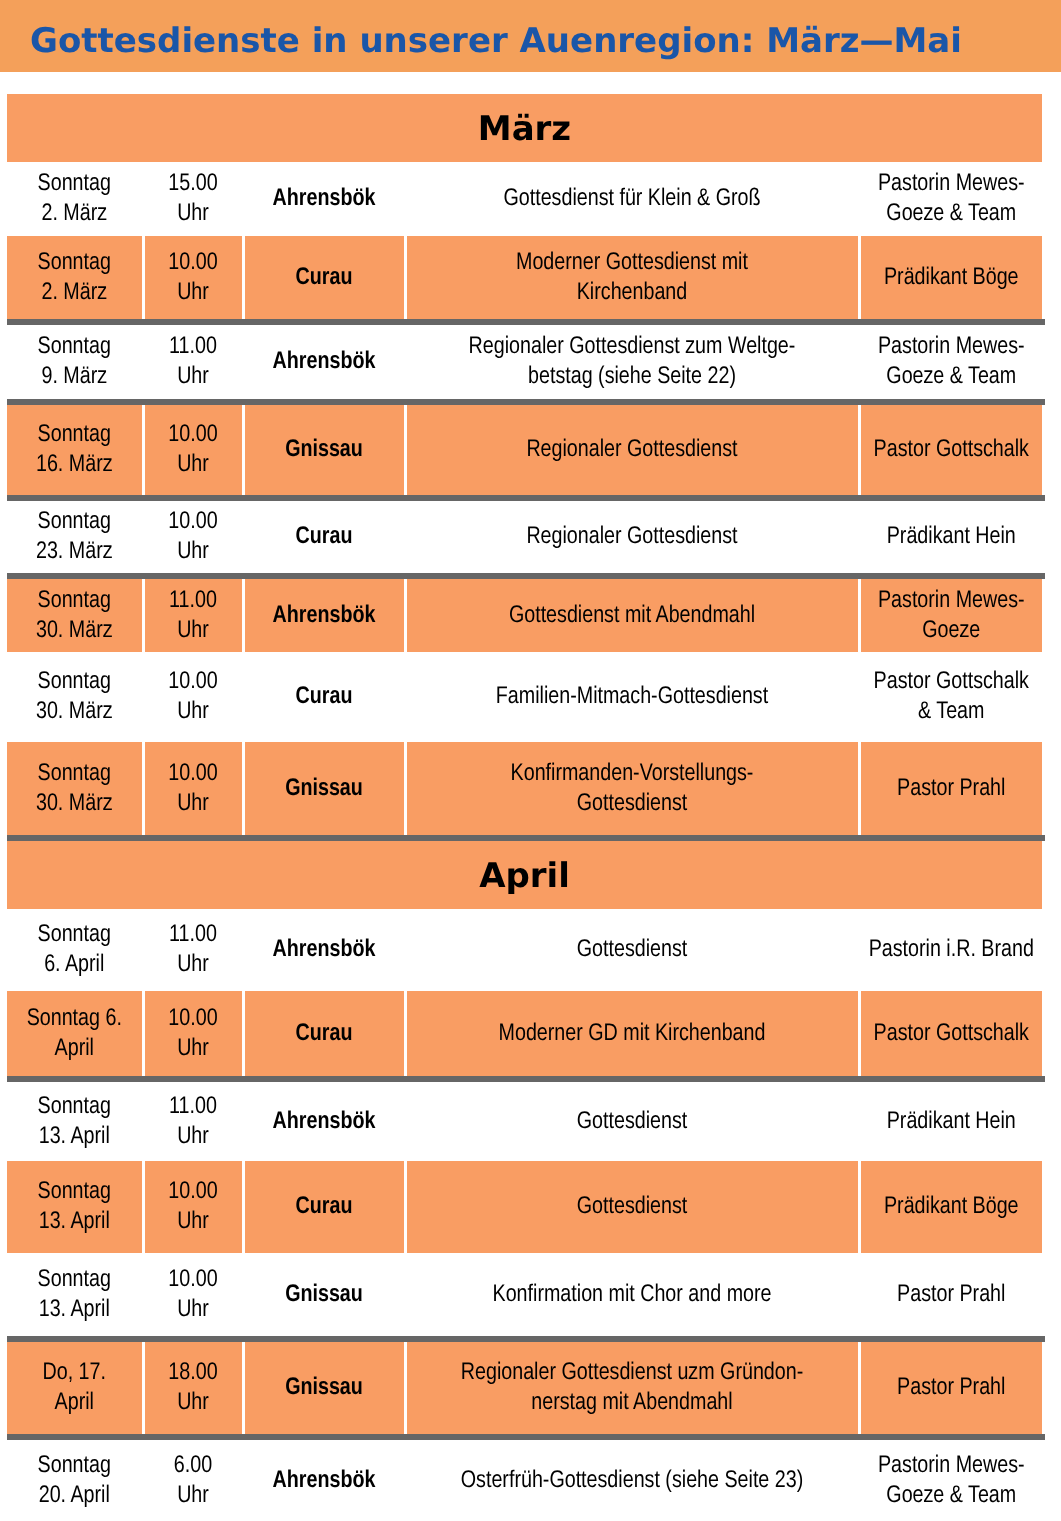Gottesdienste in unserer Auenregion: März—Mai
| März | | | | |
| Sonntag 2. März | 15.00 Uhr | Ahrensbök | Gottesdienst für Klein & Groß | Pastorin Mewes- Goeze & Team |
| Sonntag 2. März | 10.00 Uhr | Curau | Moderner Gottesdienst mit Kirchenband | Prädikant Böge |
| Sonntag 9. März | 11.00 Uhr | Ahrensbök | Regionaler Gottesdienst zum Weltge- betstag (siehe Seite 22) | Pastorin Mewes- Goeze & Team |
| Sonntag 16. März | 10.00 Uhr | Gnissau | Regionaler Gottesdienst | Pastor Gottschalk |
| Sonntag 23. März | 10.00 Uhr | Curau | Regionaler Gottesdienst | Prädikant Hein |
| Sonntag 30. März | 11.00 Uhr | Ahrensbök | Gottesdienst mit Abendmahl | Pastorin Mewes- Goeze |
| Sonntag 30. März | 10.00 Uhr | Curau | Familien-Mitmach-Gottesdienst | Pastor Gottschalk & Team |
| Sonntag 30. März | 10.00 Uhr | Gnissau | Konfirmanden-Vorstellungs- Gottesdienst | Pastor Prahl |
| April | | | | |
| Sonntag 6. April | 11.00 Uhr | Ahrensbök | Gottesdienst | Pastorin i.R. Brand |
| Sonntag 6. April | 10.00 Uhr | Curau | Moderner GD mit Kirchenband | Pastor Gottschalk |
| Sonntag 13. April | 11.00 Uhr | Ahrensbök | Gottesdienst | Prädikant Hein |
| Sonntag 13. April | 10.00 Uhr | Curau | Gottesdienst | Prädikant Böge |
| Sonntag 13. April | 10.00 Uhr | Gnissau | Konfirmation mit Chor and more | Pastor Prahl |
| Do, 17. April | 18.00 Uhr | Gnissau | Regionaler Gottesdienst uzm Gründon- nerstag mit Abendmahl | Pastor Prahl |
| Sonntag 20. April | 6.00 Uhr | Ahrensbök | Osterfrüh-Gottesdienst (siehe Seite 23) | Pastorin Mewes- Goeze & Team |